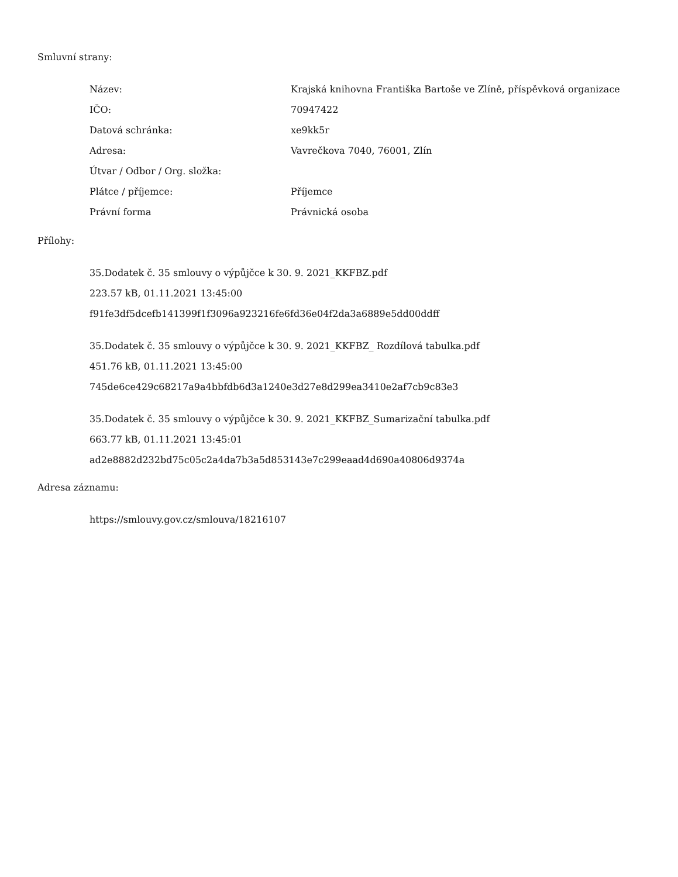Smluvní strany:
| Název: | Krajská knihovna Františka Bartoše ve Zlíně, příspěvková organizace |
| IČO: | 70947422 |
| Datová schránka: | xe9kk5r |
| Adresa: | Vavrečkova 7040, 76001, Zlín |
| Útvar / Odbor / Org. složka: | |
| Plátce / příjemce: | Příjemce |
| Právní forma | Právnická osoba |
Přílohy:
35.Dodatek č. 35 smlouvy o výpůjčce k 30. 9. 2021_KKFBZ.pdf
223.57 kB, 01.11.2021 13:45:00
f91fe3df5dcefb141399f1f3096a923216fe6fd36e04f2da3a6889e5dd00ddff
35.Dodatek č. 35 smlouvy o výpůjčce k 30. 9. 2021_KKFBZ_ Rozdílová tabulka.pdf
451.76 kB, 01.11.2021 13:45:00
745de6ce429c68217a9a4bbfdb6d3a1240e3d27e8d299ea3410e2af7cb9c83e3
35.Dodatek č. 35 smlouvy o výpůjčce k 30. 9. 2021_KKFBZ_Sumarizační tabulka.pdf
663.77 kB, 01.11.2021 13:45:01
ad2e8882d232bd75c05c2a4da7b3a5d853143e7c299eaad4d690a40806d9374a
Adresa záznamu:
https://smlouvy.gov.cz/smlouva/18216107